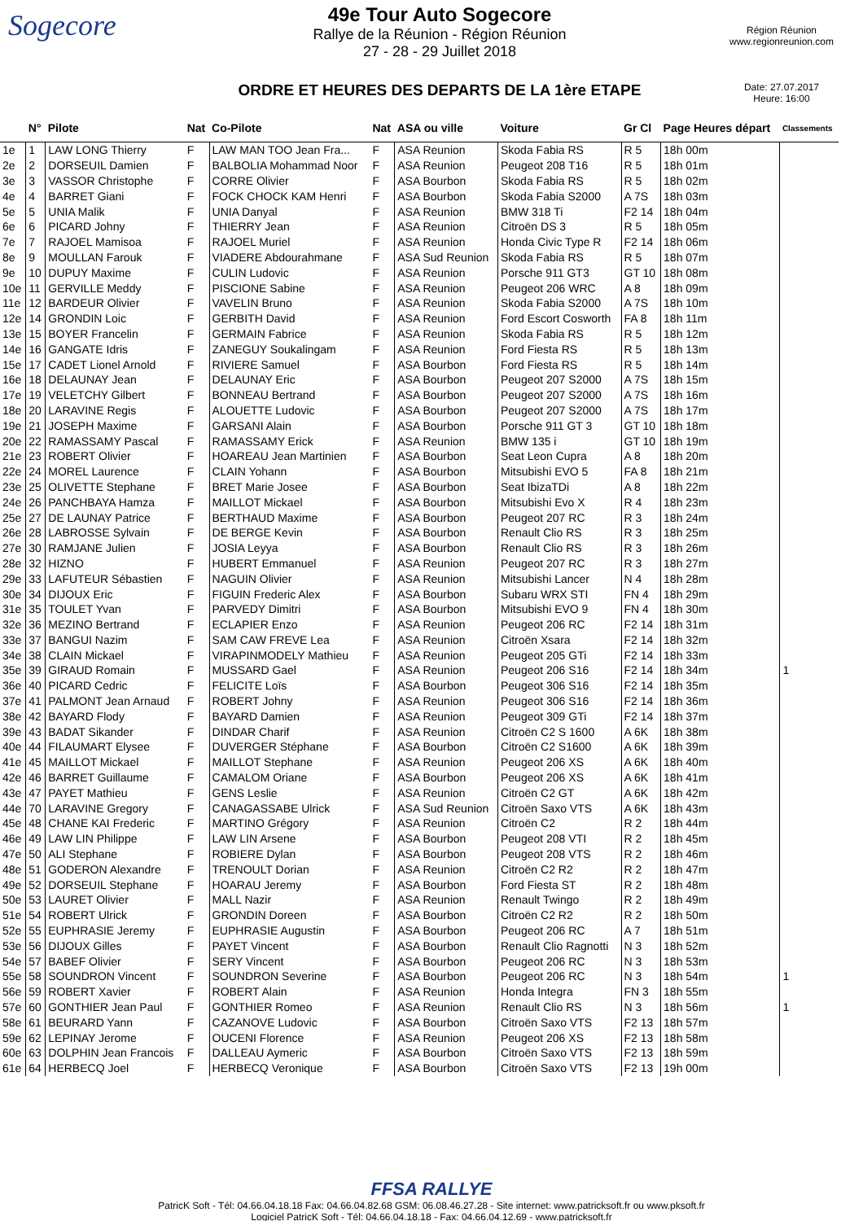Sogecore
49e Tour Auto Sogecore
Rallye de la Réunion - Région Réunion
27 - 28 - 29 Juillet 2018
ORDRE ET HEURES DES DEPARTS DE LA 1ère ETAPE
Région Réunion
www.regionreunion.com
Date: 27.07.2017
Heure: 16:00
| | N° | Pilote | Nat | Co-Pilote | Nat | ASA ou ville | Voiture | Gr Cl | Page Heures départ | Classements |
| --- | --- | --- | --- | --- | --- | --- | --- | --- | --- | --- |
| 1e | 1 | LAW LONG Thierry | F | LAW MAN TOO Jean Fra... | F | ASA Reunion | Skoda Fabia RS | R 5 | 18h 00m | |
| 2e | 2 | DORSEUIL Damien | F | BALBOLIA Mohammad Noor | F | ASA Reunion | Peugeot 208 T16 | R 5 | 18h 01m | |
| 3e | 3 | VASSOR Christophe | F | CORRE Olivier | F | ASA Bourbon | Skoda Fabia RS | R 5 | 18h 02m | |
| 4e | 4 | BARRET Giani | F | FOCK CHOCK KAM Henri | F | ASA Bourbon | Skoda Fabia S2000 | A 7S | 18h 03m | |
| 5e | 5 | UNIA Malik | F | UNIA Danyal | F | ASA Reunion | BMW 318 Ti | F2 14 | 18h 04m | |
| 6e | 6 | PICARD Johny | F | THIERRY Jean | F | ASA Reunion | Citroën DS 3 | R 5 | 18h 05m | |
| 7e | 7 | RAJOEL Mamisoa | F | RAJOEL Muriel | F | ASA Reunion | Honda Civic Type R | F2 14 | 18h 06m | |
| 8e | 9 | MOULLAN Farouk | F | VIADERE Abdourahmane | F | ASA Sud Reunion | Skoda Fabia RS | R 5 | 18h 07m | |
| 9e | 10 | DUPUY Maxime | F | CULIN Ludovic | F | ASA Reunion | Porsche 911 GT3 | GT 10 | 18h 08m | |
| 10e | 11 | GERVILLE Meddy | F | PISCIONE Sabine | F | ASA Reunion | Peugeot 206 WRC | A 8 | 18h 09m | |
| 11e | 12 | BARDEUR Olivier | F | VAVELIN Bruno | F | ASA Reunion | Skoda Fabia S2000 | A 7S | 18h 10m | |
| 12e | 14 | GRONDIN Loic | F | GERBITH David | F | ASA Reunion | Ford Escort Cosworth | FA 8 | 18h 11m | |
| 13e | 15 | BOYER Francelin | F | GERMAIN Fabrice | F | ASA Reunion | Skoda Fabia RS | R 5 | 18h 12m | |
| 14e | 16 | GANGATE Idris | F | ZANEGUY Soukalingam | F | ASA Reunion | Ford Fiesta RS | R 5 | 18h 13m | |
| 15e | 17 | CADET Lionel Arnold | F | RIVIERE Samuel | F | ASA Bourbon | Ford Fiesta RS | R 5 | 18h 14m | |
| 16e | 18 | DELAUNAY Jean | F | DELAUNAY Eric | F | ASA Bourbon | Peugeot 207 S2000 | A 7S | 18h 15m | |
| 17e | 19 | VELETCHY Gilbert | F | BONNEAU Bertrand | F | ASA Bourbon | Peugeot 207 S2000 | A 7S | 18h 16m | |
| 18e | 20 | LARAVINE Regis | F | ALOUETTE Ludovic | F | ASA Bourbon | Peugeot 207 S2000 | A 7S | 18h 17m | |
| 19e | 21 | JOSEPH Maxime | F | GARSANI Alain | F | ASA Bourbon | Porsche 911 GT 3 | GT 10 | 18h 18m | |
| 20e | 22 | RAMASSAMY Pascal | F | RAMASSAMY Erick | F | ASA Reunion | BMW 135 i | GT 10 | 18h 19m | |
| 21e | 23 | ROBERT Olivier | F | HOAREAU Jean Martinien | F | ASA Bourbon | Seat Leon Cupra | A 8 | 18h 20m | |
| 22e | 24 | MOREL Laurence | F | CLAIN Yohann | F | ASA Bourbon | Mitsubishi EVO 5 | FA 8 | 18h 21m | |
| 23e | 25 | OLIVETTE Stephane | F | BRET Marie Josee | F | ASA Bourbon | Seat IbizaTDi | A 8 | 18h 22m | |
| 24e | 26 | PANCHBAYA Hamza | F | MAILLOT Mickael | F | ASA Bourbon | Mitsubishi Evo X | R 4 | 18h 23m | |
| 25e | 27 | DE LAUNAY Patrice | F | BERTHAUD Maxime | F | ASA Bourbon | Peugeot 207 RC | R 3 | 18h 24m | |
| 26e | 28 | LABROSSE Sylvain | F | DE BERGE Kevin | F | ASA Bourbon | Renault Clio RS | R 3 | 18h 25m | |
| 27e | 30 | RAMJANE Julien | F | JOSIA Leyya | F | ASA Bourbon | Renault Clio RS | R 3 | 18h 26m | |
| 28e | 32 | HIZNO | F | HUBERT Emmanuel | F | ASA Reunion | Peugeot 207 RC | R 3 | 18h 27m | |
| 29e | 33 | LAFUTEUR Sébastien | F | NAGUIN Olivier | F | ASA Reunion | Mitsubishi Lancer | N 4 | 18h 28m | |
| 30e | 34 | DIJOUX Eric | F | FIGUIN Frederic Alex | F | ASA Bourbon | Subaru WRX STI | FN 4 | 18h 29m | |
| 31e | 35 | TOULET Yvan | F | PARVEDY Dimitri | F | ASA Bourbon | Mitsubishi EVO 9 | FN 4 | 18h 30m | |
| 32e | 36 | MEZINO Bertrand | F | ECLAPIER Enzo | F | ASA Reunion | Peugeot 206 RC | F2 14 | 18h 31m | |
| 33e | 37 | BANGUI Nazim | F | SAM CAW FREVE Lea | F | ASA Reunion | Citroën Xsara | F2 14 | 18h 32m | |
| 34e | 38 | CLAIN Mickael | F | VIRAPINMODELY Mathieu | F | ASA Reunion | Peugeot 205 GTi | F2 14 | 18h 33m | |
| 35e | 39 | GIRAUD Romain | F | MUSSARD Gael | F | ASA Reunion | Peugeot 206 S16 | F2 14 | 18h 34m | 1 |
| 36e | 40 | PICARD Cedric | F | FELICITE Loïs | F | ASA Bourbon | Peugeot 306 S16 | F2 14 | 18h 35m | |
| 37e | 41 | PALMONT Jean Arnaud | F | ROBERT Johny | F | ASA Reunion | Peugeot 306 S16 | F2 14 | 18h 36m | |
| 38e | 42 | BAYARD Flody | F | BAYARD Damien | F | ASA Reunion | Peugeot 309 GTi | F2 14 | 18h 37m | |
| 39e | 43 | BADAT Sikander | F | DINDAR Charif | F | ASA Reunion | Citroën C2 S 1600 | A 6K | 18h 38m | |
| 40e | 44 | FILAUMART Elysee | F | DUVERGER Stéphane | F | ASA Bourbon | Citroën C2 S1600 | A 6K | 18h 39m | |
| 41e | 45 | MAILLOT Mickael | F | MAILLOT Stephane | F | ASA Reunion | Peugeot 206 XS | A 6K | 18h 40m | |
| 42e | 46 | BARRET Guillaume | F | CAMALOM Oriane | F | ASA Bourbon | Peugeot 206 XS | A 6K | 18h 41m | |
| 43e | 47 | PAYET Mathieu | F | GENS Leslie | F | ASA Reunion | Citroën C2 GT | A 6K | 18h 42m | |
| 44e | 70 | LARAVINE Gregory | F | CANAGASSABE Ulrick | F | ASA Sud Reunion | Citroën Saxo VTS | A 6K | 18h 43m | |
| 45e | 48 | CHANE KAI Frederic | F | MARTINO Grégory | F | ASA Reunion | Citroën C2 | R 2 | 18h 44m | |
| 46e | 49 | LAW LIN Philippe | F | LAW LIN Arsene | F | ASA Bourbon | Peugeot 208 VTI | R 2 | 18h 45m | |
| 47e | 50 | ALI Stephane | F | ROBIERE Dylan | F | ASA Bourbon | Peugeot 208 VTS | R 2 | 18h 46m | |
| 48e | 51 | GODERON Alexandre | F | TRENOULT Dorian | F | ASA Reunion | Citroën C2 R2 | R 2 | 18h 47m | |
| 49e | 52 | DORSEUIL Stephane | F | HOARAU Jeremy | F | ASA Bourbon | Ford Fiesta ST | R 2 | 18h 48m | |
| 50e | 53 | LAURET Olivier | F | MALL Nazir | F | ASA Reunion | Renault Twingo | R 2 | 18h 49m | |
| 51e | 54 | ROBERT Ulrick | F | GRONDIN Doreen | F | ASA Bourbon | Citroën C2 R2 | R 2 | 18h 50m | |
| 52e | 55 | EUPHRASIE Jeremy | F | EUPHRASIE Augustin | F | ASA Bourbon | Peugeot 206 RC | A 7 | 18h 51m | |
| 53e | 56 | DIJOUX Gilles | F | PAYET Vincent | F | ASA Bourbon | Renault Clio Ragnotti | N 3 | 18h 52m | |
| 54e | 57 | BABEF Olivier | F | SERY Vincent | F | ASA Bourbon | Peugeot 206 RC | N 3 | 18h 53m | |
| 55e | 58 | SOUNDRON Vincent | F | SOUNDRON Severine | F | ASA Bourbon | Peugeot 206 RC | N 3 | 18h 54m | 1 |
| 56e | 59 | ROBERT Xavier | F | ROBERT Alain | F | ASA Reunion | Honda Integra | FN 3 | 18h 55m | |
| 57e | 60 | GONTHIER Jean Paul | F | GONTHIER Romeo | F | ASA Reunion | Renault Clio RS | N 3 | 18h 56m | 1 |
| 58e | 61 | BEURARD Yann | F | CAZANOVE Ludovic | F | ASA Bourbon | Citroën Saxo VTS | F2 13 | 18h 57m | |
| 59e | 62 | LEPINAY Jerome | F | OUCENI Florence | F | ASA Reunion | Peugeot 206 XS | F2 13 | 18h 58m | |
| 60e | 63 | DOLPHIN Jean Francois | F | DALLEAU Aymeric | F | ASA Bourbon | Citroën Saxo VTS | F2 13 | 18h 59m | |
| 61e | 64 | HERBECQ Joel | F | HERBECQ Veronique | F | ASA Bourbon | Citroën Saxo VTS | F2 13 | 19h 00m | |
FFSA RALLYE
PatricK Soft - Tél: 04.66.04.18.18 Fax: 04.66.04.82.68 GSM: 06.08.46.27.28 - Site internet: www.patricksoft.fr ou www.pksoft.fr
Logiciel PatricK Soft - Tél: 04.66.04.18.18 - Fax: 04.66.04.12.69 - www.patricksoft.fr